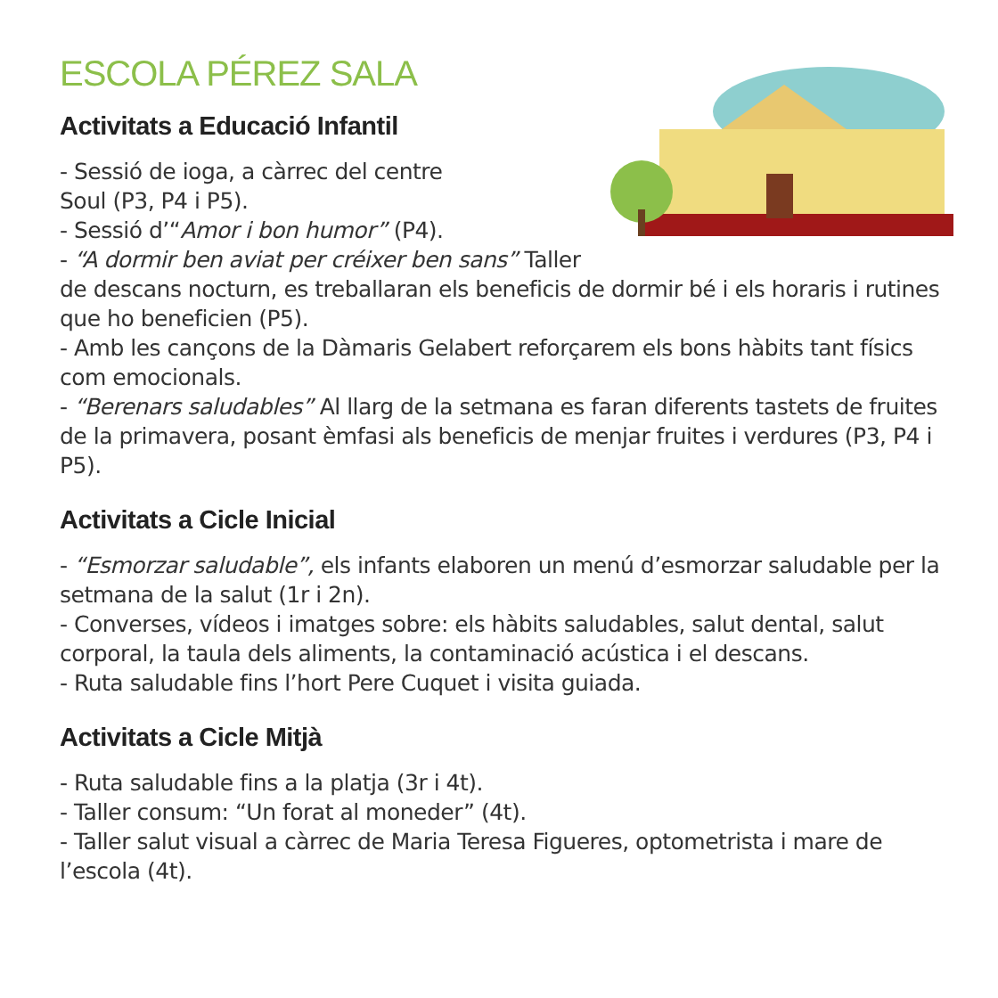ESCOLA PÉREZ SALA
Activitats a Educació Infantil
- Sessió de ioga, a càrrec del centre
Soul (P3, P4 i P5).
- Sessió d’“Amor i bon humor” (P4).
- “A dormir ben aviat per créixer ben sans” Taller de descans nocturn, es treballaran els beneficis de dormir bé i els horaris i rutines que ho beneficien (P5).
- Amb les cançons de la Dàmaris Gelabert reforçarem els bons hàbits tant físics com emocionals.
- “Berenars saludables” Al llarg de la setmana es faran diferents tastets de fruites de la primavera, posant èmfasi als beneficis de menjar fruites i verdures (P3, P4 i P5).
Activitats a Cicle Inicial
- “Esmorzar saludable”, els infants elaboren un menú d’esmorzar saludable per la setmana de la salut (1r i 2n).
- Converses, vídeos i imatges sobre: els hàbits saludables, salut dental, salut corporal, la taula dels aliments, la contaminació acústica i el descans.
- Ruta saludable fins l’hort Pere Cuquet i visita guiada.
Activitats a Cicle Mitjà
- Ruta saludable fins a la platja (3r i 4t).
- Taller consum: “Un forat al moneder” (4t).
- Taller salut visual a càrrec de Maria Teresa Figueres, optometrista i mare de l’escola (4t).